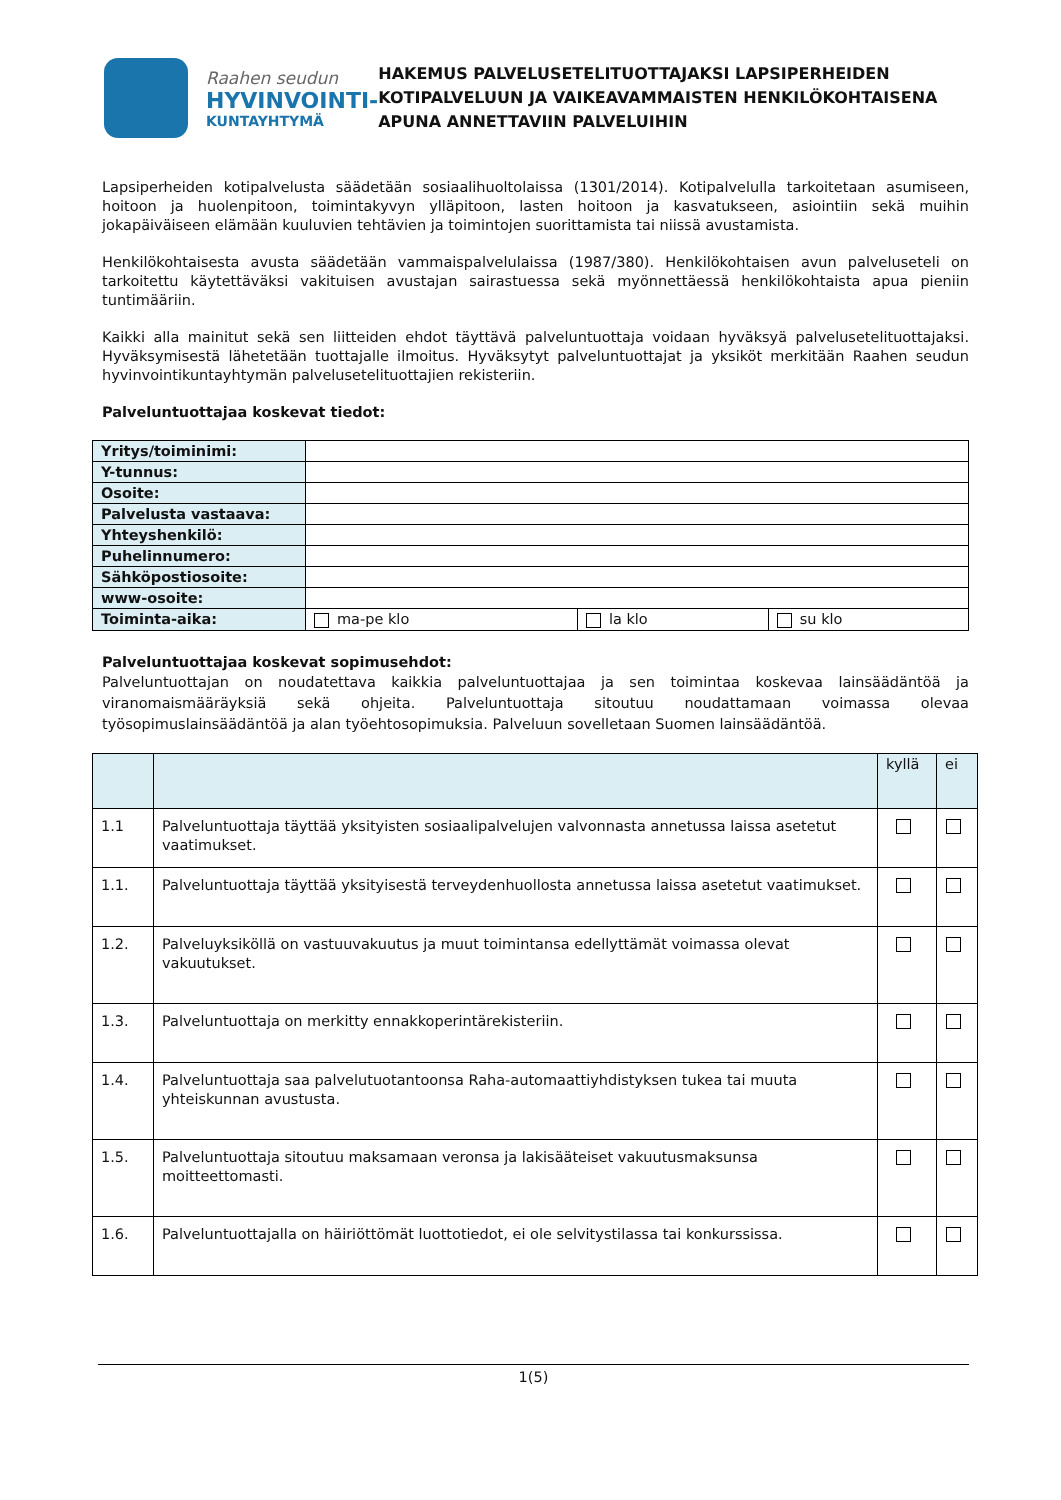Raahen seudun
HYVINVOINTI-
KUNTAYHTYMÄ
HAKEMUS PALVELUSETELITUOTTAJAKSI LAPSIPERHEIDEN KOTIPALVELUUN JA VAIKEAVAMMAISTEN HENKILÖKOHTAISENA APUNA ANNETTAVIIN PALVELUIHIN
Lapsiperheiden kotipalvelusta säädetään sosiaalihuoltolaissa (1301/2014). Kotipalvelulla tarkoitetaan asumiseen, hoitoon ja huolenpitoon, toimintakyvyn ylläpitoon, lasten hoitoon ja kasvatukseen, asiointiin sekä muihin jokapäiväiseen elämään kuuluvien tehtävien ja toimintojen suorittamista tai niissä avustamista.
Henkilökohtaisesta avusta säädetään vammaispalvelulaissa (1987/380). Henkilökohtaisen avun palveluseteli on tarkoitettu käytettäväksi vakituisen avustajan sairastuessa sekä myönnettäessä henkilökohtaista apua pieniin tuntimääriin.
Kaikki alla mainitut sekä sen liitteiden ehdot täyttävä palveluntuottaja voidaan hyväksyä palvelusetelituottajaksi. Hyväksymisestä lähetetään tuottajalle ilmoitus. Hyväksytyt palveluntuottajat ja yksiköt merkitään Raahen seudun hyvinvointikuntayhtymän palvelusetelituottajien rekisteriin.
Palveluntuottajaa koskevat tiedot:
| Yritys/toiminimi: | | | |
| Y-tunnus: | | | |
| Osoite: | | | |
| Palvelusta vastaava: | | | |
| Yhteyshenkilö: | | | |
| Puhelinnumero: | | | |
| Sähköpostiosoite: | | | |
| www-osoite: | | | |
| Toiminta-aika: | ma-pe klo | la klo | su klo |
Palveluntuottajaa koskevat sopimusehdot:
Palveluntuottajan on noudatettava kaikkia palveluntuottajaa ja sen toimintaa koskevaa lainsäädäntöä ja viranomaismääräyksiä sekä ohjeita. Palveluntuottaja sitoutuu noudattamaan voimassa olevaa työsopimuslainsäädäntöä ja alan työehtosopimuksia. Palveluun sovelletaan Suomen lainsäädäntöä.
| | | kyllä | ei |
| --- | --- | --- | --- |
| 1.1 | Palveluntuottaja täyttää yksityisten sosiaalipalvelujen valvonnasta annetussa laissa asetetut vaatimukset. | | |
| 1.1. | Palveluntuottaja täyttää yksityisestä terveydenhuollosta annetussa laissa asetetut vaatimukset. | | |
| 1.2. | Palveluyksiköllä on vastuuvakuutus ja muut toimintansa edellyttämät voimassa olevat vakuutukset. | | |
| 1.3. | Palveluntuottaja on merkitty ennakkoperintärekisteriin. | | |
| 1.4. | Palveluntuottaja saa palvelutuotantoonsa Raha-automaattiyhdistyksen tukea tai muuta yhteiskunnan avustusta. | | |
| 1.5. | Palveluntuottaja sitoutuu maksamaan veronsa ja lakisääteiset vakuutusmaksunsa moitteettomasti. | | |
| 1.6. | Palveluntuottajalla on häiriöttömät luottotiedot, ei ole selvitystilassa tai konkurssissa. | | |
1(5)